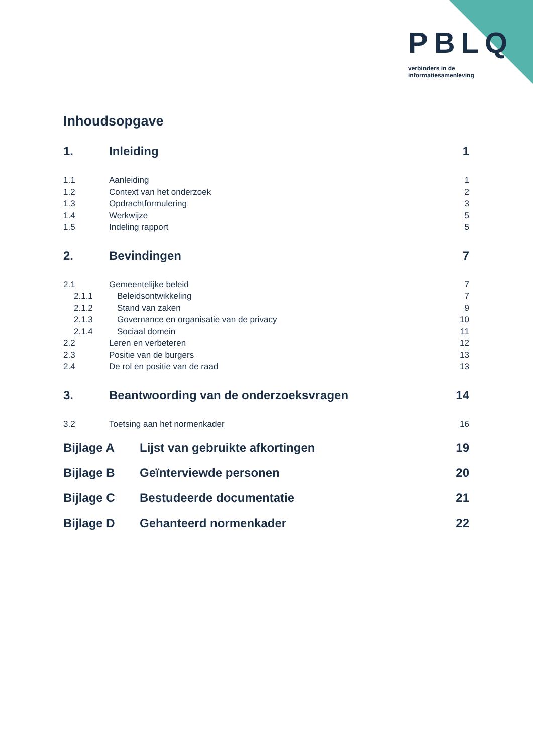PBLQ
verbinders in de
informatiesamenleving
Inhoudsopgave
1. Inleiding 1
1.1 Aanleiding 1
1.2 Context van het onderzoek 2
1.3 Opdrachtformulering 3
1.4 Werkwijze 5
1.5 Indeling rapport 5
2. Bevindingen 7
2.1 Gemeentelijke beleid 7
2.1.1 Beleidsontwikkeling 7
2.1.2 Stand van zaken 9
2.1.3 Governance en organisatie van de privacy 10
2.1.4 Sociaal domein 11
2.2 Leren en verbeteren 12
2.3 Positie van de burgers 13
2.4 De rol en positie van de raad 13
3. Beantwoording van de onderzoeksvragen 14
3.2 Toetsing aan het normenkader 16
Bijlage A Lijst van gebruikte afkortingen 19
Bijlage B Geïnterviewde personen 20
Bijlage C Bestudeerde documentatie 21
Bijlage D Gehanteerd normenkader 22